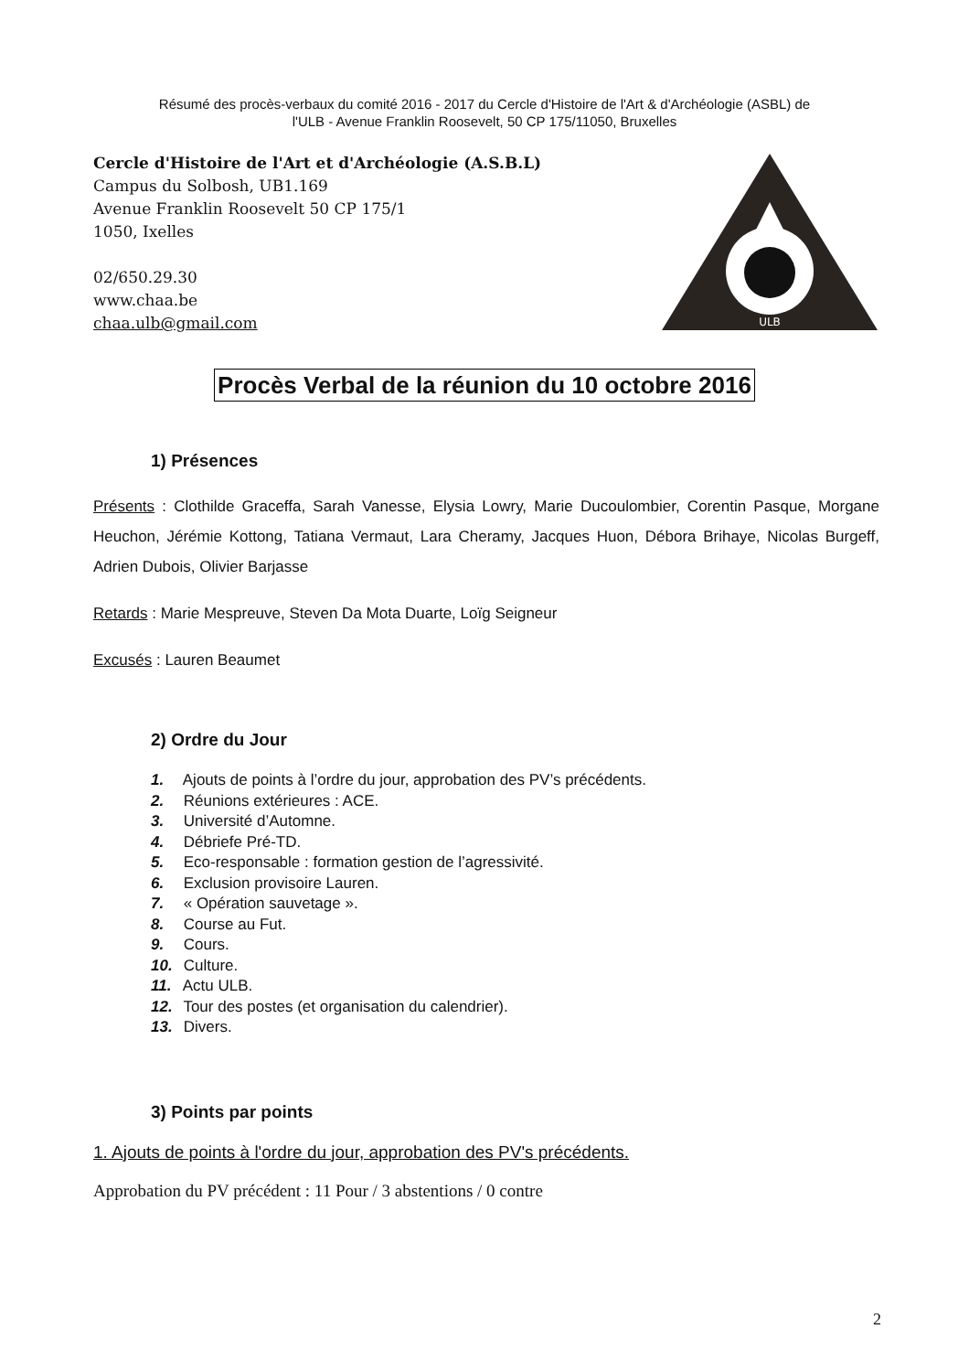Résumé des procès-verbaux du comité 2016 - 2017 du Cercle d'Histoire de l'Art & d'Archéologie (ASBL) de
l'ULB - Avenue Franklin Roosevelt, 50 CP 175/11050, Bruxelles
Cercle d'Histoire de l'Art et d'Archéologie (A.S.B.L)
Campus du Solbosh, UB1.169
Avenue Franklin Roosevelt 50 CP 175/1
1050, Ixelles
02/650.29.30
www.chaa.be
chaa.ulb@gmail.com
ULB
Procès Verbal de la réunion du 10 octobre 2016
1) Présences
Présents : Clothilde Graceffa, Sarah Vanesse, Elysia Lowry, Marie Ducoulombier, Corentin Pasque, Morgane Heuchon, Jérémie Kottong, Tatiana Vermaut, Lara Cheramy, Jacques Huon, Débora Brihaye, Nicolas Burgeff, Adrien Dubois, Olivier Barjasse
Retards : Marie Mespreuve, Steven Da Mota Duarte, Loïg Seigneur
Excusés : Lauren Beaumet
2) Ordre du Jour
1. Ajouts de points à l’ordre du jour, approbation des PV’s précédents.
2. Réunions extérieures : ACE.
3. Université d’Automne.
4. Débriefe Pré-TD.
5. Eco-responsable : formation gestion de l’agressivité.
6. Exclusion provisoire Lauren.
7. « Opération sauvetage ».
8. Course au Fut.
9. Cours.
10. Culture.
11. Actu ULB.
12. Tour des postes (et organisation du calendrier).
13. Divers.
3) Points par points
1. Ajouts de points à l'ordre du jour, approbation des PV's précédents.
Approbation du PV précédent : 11 Pour / 3 abstentions / 0 contre
2